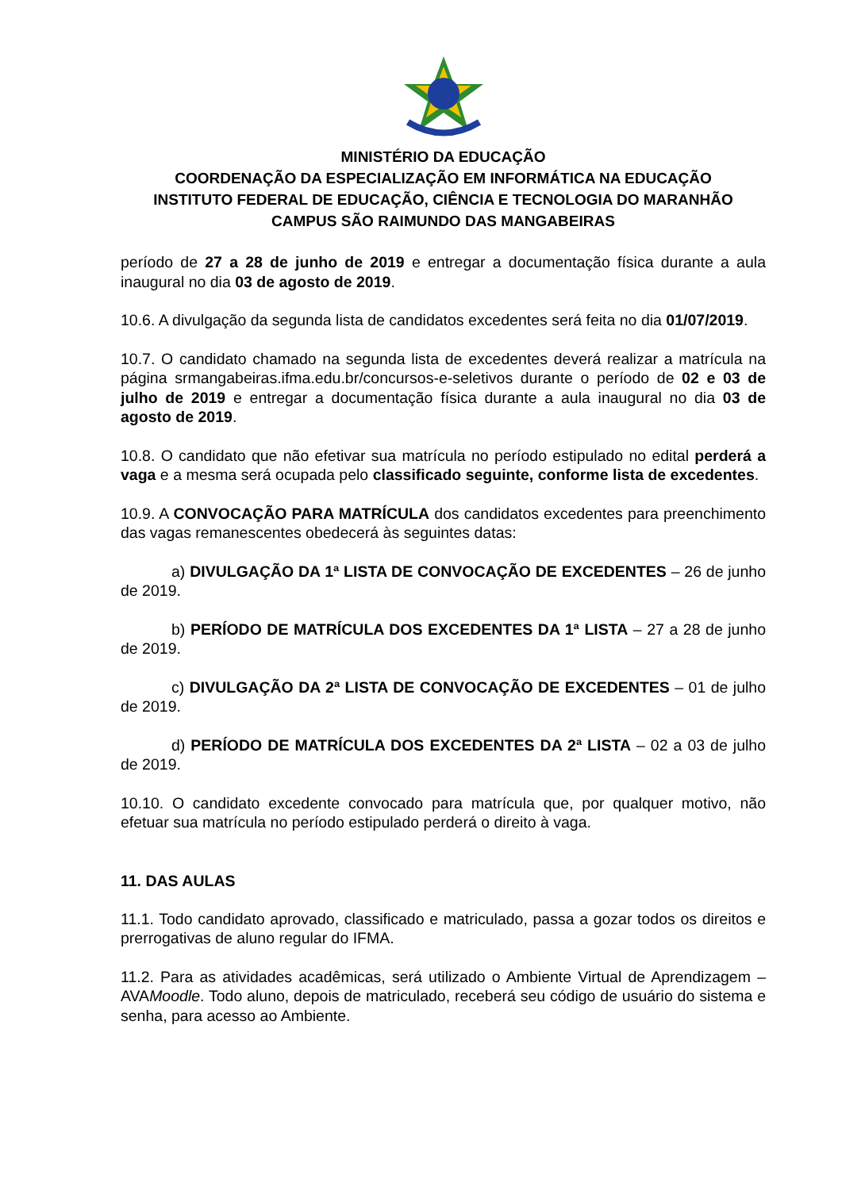MINISTÉRIO DA EDUCAÇÃO
COORDENAÇÃO DA ESPECIALIZAÇÃO EM INFORMÁTICA NA EDUCAÇÃO
INSTITUTO FEDERAL DE EDUCAÇÃO, CIÊNCIA E TECNOLOGIA DO MARANHÃO
CAMPUS SÃO RAIMUNDO DAS MANGABEIRAS
período de 27 a 28 de junho de 2019 e entregar a documentação física durante a aula inaugural no dia 03 de agosto de 2019.
10.6. A divulgação da segunda lista de candidatos excedentes será feita no dia 01/07/2019.
10.7. O candidato chamado na segunda lista de excedentes deverá realizar a matrícula na página srmangabeiras.ifma.edu.br/concursos-e-seletivos durante o período de 02 e 03 de julho de 2019 e entregar a documentação física durante a aula inaugural no dia 03 de agosto de 2019.
10.8. O candidato que não efetivar sua matrícula no período estipulado no edital perderá a vaga e a mesma será ocupada pelo classificado seguinte, conforme lista de excedentes.
10.9. A CONVOCAÇÃO PARA MATRÍCULA dos candidatos excedentes para preenchimento das vagas remanescentes obedecerá às seguintes datas:
a) DIVULGAÇÃO DA 1ª LISTA DE CONVOCAÇÃO DE EXCEDENTES – 26 de junho de 2019.
b) PERÍODO DE MATRÍCULA DOS EXCEDENTES DA 1ª LISTA – 27 a 28 de junho de 2019.
c) DIVULGAÇÃO DA 2ª LISTA DE CONVOCAÇÃO DE EXCEDENTES – 01 de julho de 2019.
d) PERÍODO DE MATRÍCULA DOS EXCEDENTES DA 2ª LISTA – 02 a 03 de julho de 2019.
10.10. O candidato excedente convocado para matrícula que, por qualquer motivo, não efetuar sua matrícula no período estipulado perderá o direito à vaga.
11. DAS AULAS
11.1. Todo candidato aprovado, classificado e matriculado, passa a gozar todos os direitos e prerrogativas de aluno regular do IFMA.
11.2. Para as atividades acadêmicas, será utilizado o Ambiente Virtual de Aprendizagem – AVAMoodle. Todo aluno, depois de matriculado, receberá seu código de usuário do sistema e senha, para acesso ao Ambiente.